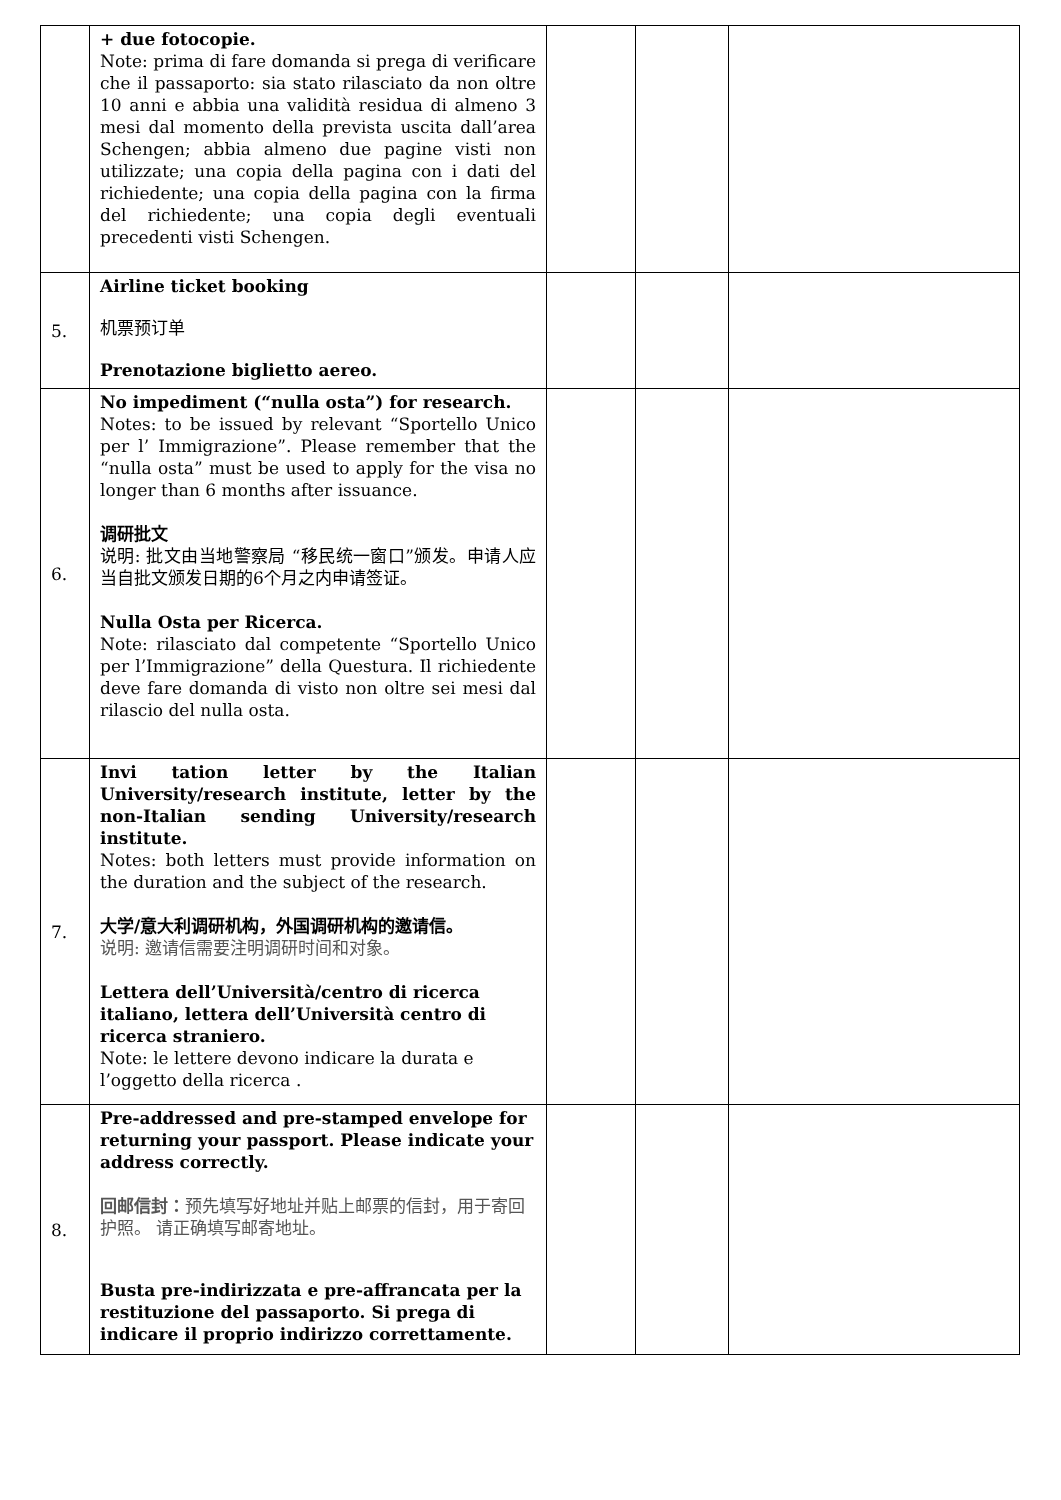| | + due fotocopie. Note: prima di fare domanda si prega di verificare che il passaporto: sia stato rilasciato da non oltre 10 anni e abbia una validità residua di almeno 3 mesi dal momento della prevista uscita dall’area Schengen; abbia almeno due pagine visti non utilizzate; una copia della pagina con i dati del richiedente; una copia della pagina con la firma del richiedente; una copia degli eventuali precedenti visti Schengen. | | | |
| 5. | Airline ticket booking 机票预订单 Prenotazione biglietto aereo. | | | |
| 6. | No impediment (“nulla osta”) for research. Notes: to be issued by relevant “Sportello Unico per l’ Immigrazione”. Please remember that the “nulla osta” must be used to apply for the visa no longer than 6 months after issuance. 调研批文 说明: 批文由当地警察局 “移民统一窗口”颁发。申请人应当自批文颁发日期的6个月之内申请签证。 Nulla Osta per Ricerca. Note: rilasciato dal competente “Sportello Unico per l’Immigrazione” della Questura. Il richiedente deve fare domanda di visto non oltre sei mesi dal rilascio del nulla osta. | | | |
| 7. | Invi tation letter by the Italian University/research institute, letter by the non-Italian sending University/research institute. Notes: both letters must provide information on the duration and the subject of the research. 大学/意大利调研机构，外国调研机构的邀请信。 说明: 邀请信需要注明调研时间和对象。 Lettera dell’Università/centro di ricerca italiano, lettera dell’Università centro di ricerca straniero. Note: le lettere devono indicare la durata e l’oggetto della ricerca . | | | |
| 8. | Pre-addressed and pre-stamped envelope for returning your passport. Please indicate your address correctly. 回邮信封： 预先填写好地址并贴上邮票的信封，用于寄回护照。 请正确填写邮寄地址。 Busta pre-indirizzata e pre-affrancata per la restituzione del passaporto. Si prega di indicare il proprio indirizzo correttamente. | | | |